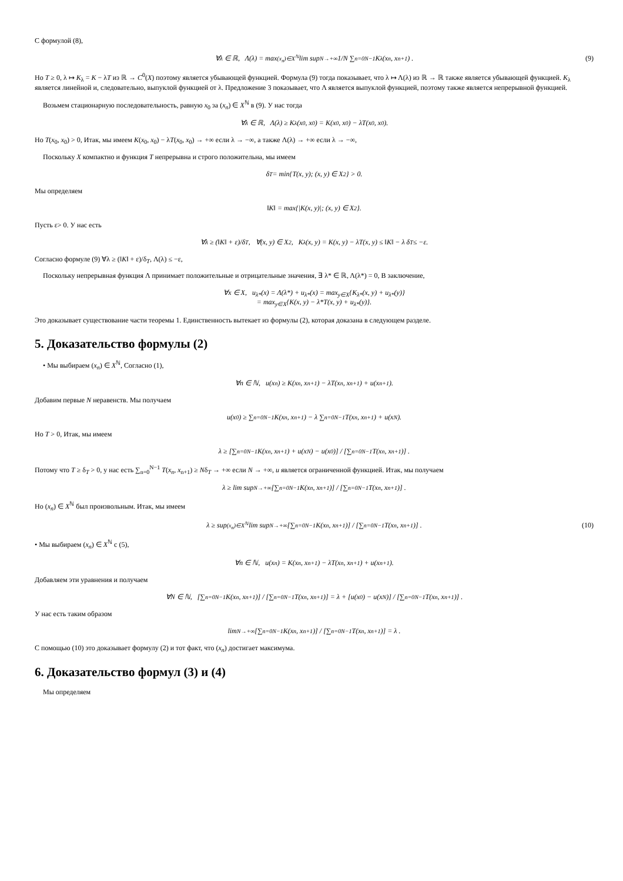С формулой (8),
∀λ ∈ ℝ, Λ(λ) = max<sub>(x<sub>n</sub>)∈X<sup>ℕ</sup></sub> lim sup<sub>N→+∞</sub> 1/N ∑<sub>n=0</sub><sup>N−1</sup> K<sub>λ</sub>(x<sub>n</sub>, x<sub>n+1</sub>) . (9)
Но T ≥ 0, λ ↦ K<sub>λ</sub> = K − λT из ℝ → C<sup>0</sup>(X) поэтому является убывающей функцией. Формула (9) тогда показывает, что λ ↦ Λ(λ) из ℝ → ℝ также является убывающей функцией. K<sub>λ</sub> является линейной и, следовательно, выпуклой функцией от λ. Предложение 3 показывает, что Λ является выпуклой функцией, поэтому также является непрерывной функцией.
Возьмем стационарную последовательность, равную x<sub>0</sub> за (x<sub>n</sub>) ∈ X<sup>ℕ</sup> в (9). У нас тогда
∀λ ∈ ℝ, Λ(λ) ≥ K<sub>λ</sub>(x<sub>0</sub>, x<sub>0</sub>) = K(x<sub>0</sub>, x<sub>0</sub>) − λT(x<sub>0</sub>, x<sub>0</sub>).
Но T(x<sub>0</sub>, x<sub>0</sub>) > 0, Итак, мы имеем K(x<sub>0</sub>, x<sub>0</sub>) − λT(x<sub>0</sub>, x<sub>0</sub>) → +∞ если λ → −∞, а также Λ(λ) → +∞ если λ → −∞,
Поскольку X компактно и функция T непрерывна и строго положительна, мы имеем
δ<sub>T</sub> = min{T(x, y); (x, y) ∈ X<sup>2</sup>} > 0.
Мы определяем
‖K‖ = max{|K(x, y)|; (x, y) ∈ X<sup>2</sup>}.
Пусть ε> 0. У нас есть
∀λ ≥ (‖K‖ + ε)/δ<sub>T</sub>, ∀(x, y) ∈ X<sup>2</sup>, K<sub>λ</sub>(x, y) = K(x, y) − λT(x, y) ≤ ‖K‖ − λ δ<sub>T</sub> ≤ −ε.
Согласно формуле (9) ∀λ ≥ (‖K‖ + ε)/δ<sub>T</sub>, Λ(λ) ≤ −ε,
Поскольку непрерывная функция Λ принимает положительные и отрицательные значения, ∃ λ* ∈ ℝ, Λ(λ*) = 0, В заключение,
∀x ∈ X, u<sub>λ*</sub>(x) = Λ(λ*) + u<sub>λ*</sub>(x) = max<sub>y∈X</sub>{K<sub>λ*</sub>(x, y) + u<sub>λ*</sub>(y)}
= max<sub>y∈X</sub>{K(x, y) − λ*T(x, y) + u<sub>λ*</sub>(y)}.
Это доказывает существование части теоремы 1. Единственность вытекает из формулы (2), которая доказана в следующем разделе.
5. Доказательство формулы (2)
• Мы выбираем (x<sub>n</sub>) ∈ X<sup>ℕ</sup>, Согласно (1),
∀n ∈ ℕ, u(x<sub>n</sub>) ≥ K(x<sub>n</sub>, x<sub>n+1</sub>) − λT(x<sub>n</sub>, x<sub>n+1</sub>) + u(x<sub>n+1</sub>).
Добавим первые N неравенств. Мы получаем
u(x<sub>0</sub>) ≥ ∑<sub>n=0</sub><sup>N−1</sup> K(x<sub>n</sub>, x<sub>n+1</sub>) − λ ∑<sub>n=0</sub><sup>N−1</sup> T(x<sub>n</sub>, x<sub>n+1</sub>) + u(x<sub>N</sub>).
Но T > 0, Итак, мы имеем
λ ≥ [∑<sub>n=0</sub><sup>N−1</sup> K(x<sub>n</sub>, x<sub>n+1</sub>) + u(x<sub>N</sub>) − u(x<sub>0</sub>)] / [∑<sub>n=0</sub><sup>N−1</sup> T(x<sub>n</sub>, x<sub>n+1</sub>)] .
Потому что T ≥ δ<sub>T</sub> > 0, у нас есть ∑<sub>n=0</sub><sup>N−1</sup> T(x<sub>n</sub>, x<sub>n+1</sub>) ≥ Nδ<sub>T</sub> → +∞ если N → +∞, u является ограниченной функцией. Итак, мы получаем
λ ≥ lim sup<sub>N→+∞</sub> [∑<sub>n=0</sub><sup>N−1</sup> K(x<sub>n</sub>, x<sub>n+1</sub>)] / [∑<sub>n=0</sub><sup>N−1</sup> T(x<sub>n</sub>, x<sub>n+1</sub>)] .
Но (x<sub>n</sub>) ∈ X<sup>ℕ</sup> был произвольным. Итак, мы имеем
λ ≥ sup<sub>(x<sub>n</sub>)∈X<sup>ℕ</sup></sub> lim sup<sub>N→+∞</sub> [∑<sub>n=0</sub><sup>N−1</sup> K(x<sub>n</sub>, x<sub>n+1</sub>)] / [∑<sub>n=0</sub><sup>N−1</sup> T(x<sub>n</sub>, x<sub>n+1</sub>)] . (10)
• Мы выбираем (x<sub>n</sub>) ∈ X<sup>ℕ</sup> с (5),
∀n ∈ ℕ, u(x<sub>n</sub>) = K(x<sub>n</sub>, x<sub>n+1</sub>) − λT(x<sub>n</sub>, x<sub>n+1</sub>) + u(x<sub>n+1</sub>).
Добавляем эти уравнения и получаем
∀N ∈ ℕ, [∑<sub>n=0</sub><sup>N−1</sup> K(x<sub>n</sub>, x<sub>n+1</sub>)] / [∑<sub>n=0</sub><sup>N−1</sup> T(x<sub>n</sub>, x<sub>n+1</sub>)] = λ + [u(x<sub>0</sub>) − u(x<sub>N</sub>)] / [∑<sub>n=0</sub><sup>N−1</sup> T(x<sub>n</sub>, x<sub>n+1</sub>)] .
У нас есть таким образом
lim<sub>N→+∞</sub> [∑<sub>n=0</sub><sup>N−1</sup> K(x<sub>n</sub>, x<sub>n+1</sub>)] / [∑<sub>n=0</sub><sup>N−1</sup> T(x<sub>n</sub>, x<sub>n+1</sub>)] = λ .
С помощью (10) это доказывает формулу (2) и тот факт, что (x<sub>n</sub>) достигает максимума.
6. Доказательство формул (3) и (4)
Мы определяем